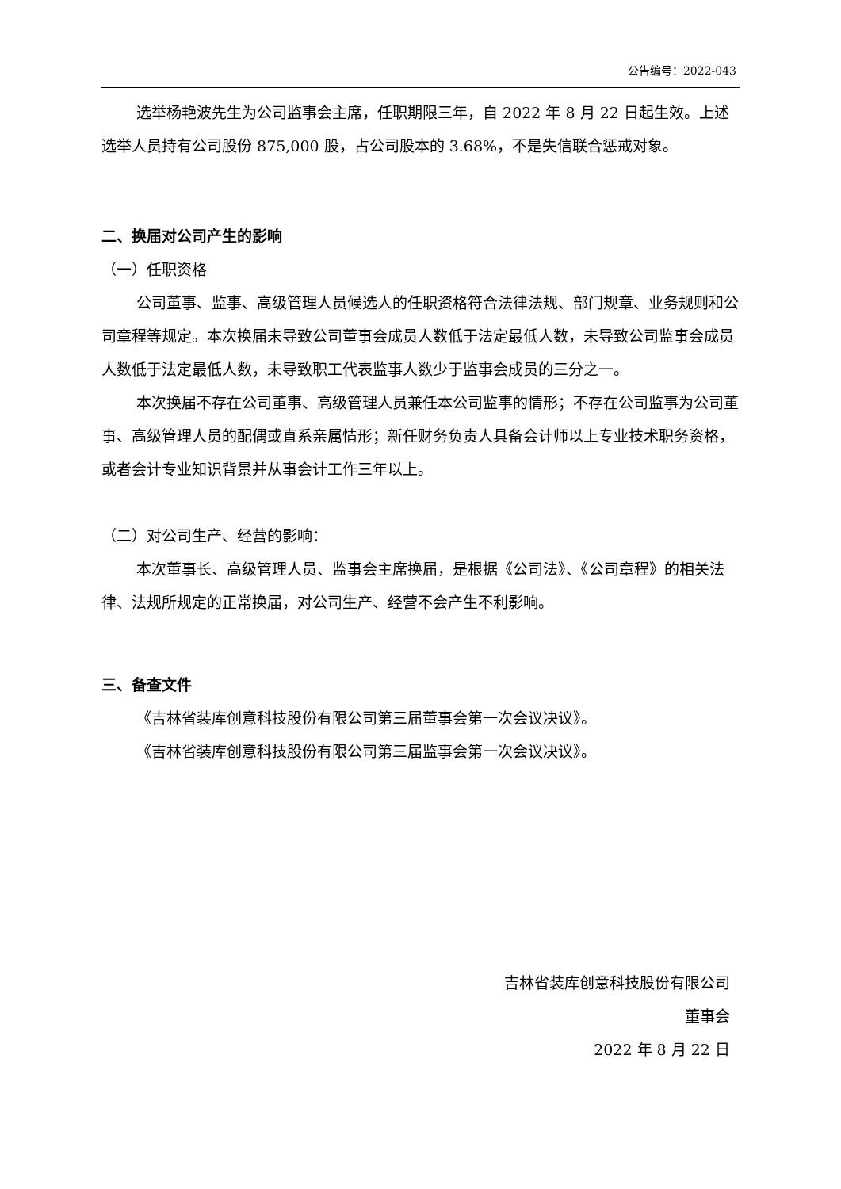公告编号：2022-043
选举杨艳波先生为公司监事会主席，任职期限三年，自 2022 年 8 月 22 日起生效。上述选举人员持有公司股份 875,000 股，占公司股本的 3.68%，不是失信联合惩戒对象。
二、换届对公司产生的影响
（一）任职资格
公司董事、监事、高级管理人员候选人的任职资格符合法律法规、部门规章、业务规则和公司章程等规定。本次换届未导致公司董事会成员人数低于法定最低人数，未导致公司监事会成员人数低于法定最低人数，未导致职工代表监事人数少于监事会成员的三分之一。
本次换届不存在公司董事、高级管理人员兼任本公司监事的情形；不存在公司监事为公司董事、高级管理人员的配偶或直系亲属情形；新任财务负责人具备会计师以上专业技术职务资格，或者会计专业知识背景并从事会计工作三年以上。
（二）对公司生产、经营的影响：
本次董事长、高级管理人员、监事会主席换届，是根据《公司法》、《公司章程》的相关法律、法规所规定的正常换届，对公司生产、经营不会产生不利影响。
三、备查文件
《吉林省装库创意科技股份有限公司第三届董事会第一次会议决议》。
《吉林省装库创意科技股份有限公司第三届监事会第一次会议决议》。
吉林省装库创意科技股份有限公司
董事会
2022 年 8 月 22 日